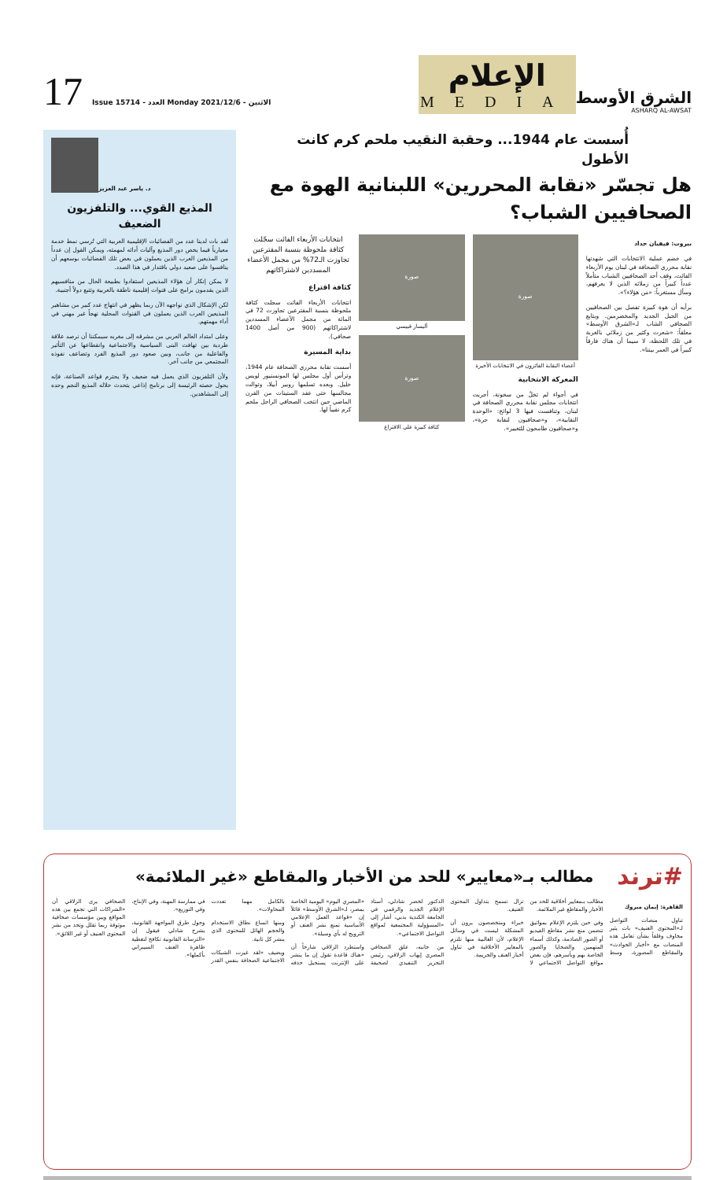17
Issue 15714 - العدد Monday 2021/12/6 - الاثنين
الإعلام
MEDIA
الشرق الأوسط
ASHARQ AL-AWSAT
أُسست عام 1944... وحقبة النقيب ملحم كرم كانت الأطول
هل تجسّر «نقابة المحررين» اللبنانية الهوة مع الصحافيين الشباب؟
بيروت: فيفيان حداد
في خضم عملية الانتخابات التي شهدتها نقابة محرري الصحافة في لبنان يوم الأربعاء الفائت، وقف أحد الصحافيين الشباب متأملاً عدداً كبيراً من زملائه الذين لا يعرفهم، وسأل مستغرباً: «مَن هؤلاء؟».
برأيه أن هوة كبيرة تفصل بين الصحافيين من الجيل الجديد والمخضرمين. ويتابع الصحافي الشاب لـ«الشرق الأوسط» معلقاً: «شعرت وكثير من زملائي بالغربة في تلك اللحظة، لا سيما أن هناك فارقاً كبيراً في العمر بيننا».
صورة
أعضاء النقابة الفائزون في الانتخابات الأخيرة
المعركة الانتخابية
في أجواء لم تخلُ من سخونة، أجريت انتخابات مجلس نقابة محرري الصحافة في لبنان، وتنافست فيها 3 لوائح: «الوحدة النقابية»، و«صحافيون لنقابة حرة»، و«صحافيون طامحون للتغيير».
صورة
أليسار قبيسي
صورة
كثافة كبيرة على الاقتراع
انتخابات الأربعاء الفائت سجّلت كثافة ملحوظة بنسبة المقترعين تجاوزت الـ72% من مجمل الأعضاء المسددين لاشتراكاتهم
كثافة اقتراع
انتخابات الأربعاء الفائت سجلت كثافة ملحوظة بنسبة المقترعين تجاوزت 72 في المائة من مجمل الأعضاء المسددين لاشتراكاتهم (900 من أصل 1400 صحافي).
بداية المسيرة
أسست نقابة محرري الصحافة عام 1944، وترأس أول مجلس لها المونسنيور لويس خليل. وبعده تسلمها روبير أبيلا، وتوالت مجالسها حتى عقد الستينات من القرن الماضي حين انتخب الصحافي الراحل ملحم كرم نقيباً لها.
د. ياسر عبد العزيز
المذيع القوي... والتلفزيون الضعيف
لقد بات لدينا عدد من الفضائيات الإقليمية العربية التي تُرسي نمط خدمة معيارياً فيما يخص دور المذيع وآليات أدائه لمهمته، ويمكن القول إن عدداً من المذيعين العرب الذين يعملون في بعض تلك الفضائيات بوسعهم أن ينافسوا على صعيد دولي باقتدار في هذا الصدد.
لا يمكن إنكار أن هؤلاء المذيعين استفادوا بطبيعة الحال من منافسيهم الذين يقدمون برامج على قنوات إقليمية ناطقة بالعربية وتتبع دولاً أجنبية.
لكن الإشكال الذي نواجهه الآن ربما يظهر في انتهاج عدد كبير من مشاهير المذيعين العرب الذين يعملون في القنوات المحلية نهجاً غير مهني في أداء مهمتهم.
وعلى امتداد العالم العربي من مشرقه إلى مغربه سيمكننا أن نرصد علاقة طردية بين تهافت البنى السياسية والاجتماعية وانقطاعها عن التأثير والفاعلية من جانب، وبين صعود دور المذيع الفرد وتضاعف نفوذه المجتمعي من جانب آخر.
ولأن التلفزيون الذي يعمل فيه ضعيف ولا يحترم قواعد الصناعة، فإنه يحول حصته الرئيسة إلى برنامج إذاعي يتحدث خلاله المذيع النجم وحده إلى المشاهدين.
#ترند
مطالب بـ«معايير» للحد من الأخبار والمقاطع «غير الملائمة»
القاهرة: إيمان مبروك
تناول منصات التواصل لـ«المحتوى العنيف» بات يثير مخاوف وقلقاً بشأن تعامل هذه المنصات مع «أخبار الحوادث» والمقاطع المصورة، وسط مطالب بـمعايير أخلاقية للحد من الأخبار والمقاطع غير الملائمة.
وفي حين يلتزم الإعلام بمواثيق تتضمن منع نشر مقاطع الفيديو أو الصور الصادمة، وكذلك أسماء المتهمين والضحايا والصور الخاصة بهم وبأسرهم، فإن بعض مواقع التواصل الاجتماعي لا تزال تسمح بتداول المحتوى العنيف.
خبراء ومتخصصون يرون أن المشكلة ليست في وسائل الإعلام، لأن الغالبية منها تلتزم بالمعايير الأخلاقية في تناول أخبار العنف والجريمة.
الدكتور لخضر شادلي، أستاذ الإعلام الجديد والرقمي في الجامعة الكندية بدبي، أشار إلى «المسؤولية المجتمعية لمواقع التواصل الاجتماعي».
من جانبه، علق الصحافي المصري إيهاب الزلاقي، رئيس التحرير التنفيذي لصحيفة «المصري اليوم» اليومية الخاصة بمصر، لـ«الشرق الأوسط» قائلاً إن «قواعد العمل الإعلامي الأساسية تمنع نشر العنف أو الترويج له بأي وسيلة».
واستطرد الزلاقي شارحاً أن «هناك قاعدة تقول إن ما ينشر على الإنترنت يستحيل حذفه بالكامل مهما تعددت المحاولات».
ومنها اتساع نطاق الاستخدام والحجم الهائل للمحتوى الذي ينشر كل ثانية.
ويضيف «لقد غيرت الشبكات الاجتماعية الصحافة بنفس القدر في ممارسة المهنة، وفي الإنتاج، وفي التوزيع».
وحول طرق المواجهة القانونية، يشرح شادلي فيقول إن «الترسانة القانونية تكافح لتغطية ظاهرة العنف السيبراني بأكملها».
الصحافي يرى الزلاقي أن «الشراكات التي تجمع بين هذه المواقع وبين مؤسسات صحافية موثوقة ربما تقلل وتحد من نشر المحتوى العنيف أو غير اللائق».